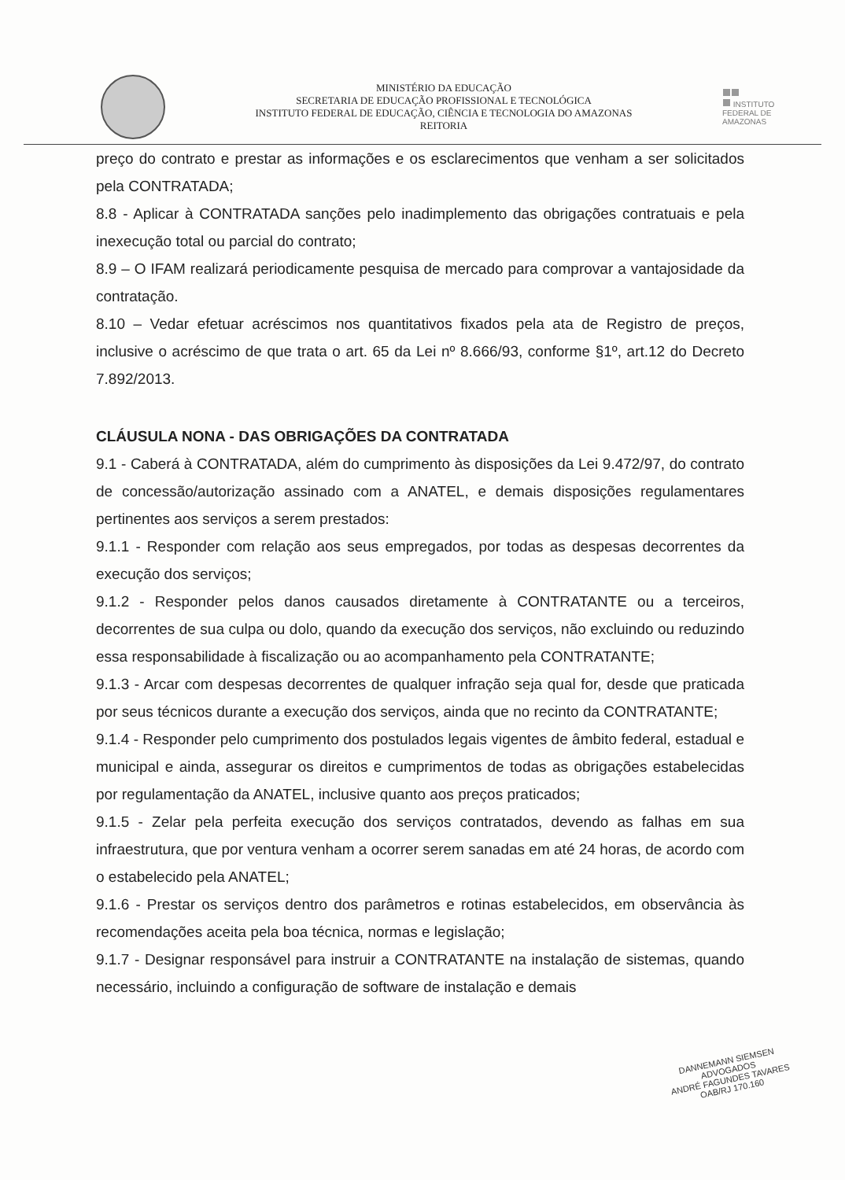MINISTÉRIO DA EDUCAÇÃO
SECRETARIA DE EDUCAÇÃO PROFISSIONAL E TECNOLÓGICA
INSTITUTO FEDERAL DE EDUCAÇÃO, CIÊNCIA E TECNOLOGIA DO AMAZONAS
REITORIA
INSTITUTO FEDERAL DE
AMAZONAS
preço do contrato e prestar as informações e os esclarecimentos que venham a ser solicitados pela CONTRATADA;
8.8 - Aplicar à CONTRATADA sanções pelo inadimplemento das obrigações contratuais e pela inexecução total ou parcial do contrato;
8.9 – O IFAM realizará periodicamente pesquisa de mercado para comprovar a vantajosidade da contratação.
8.10 – Vedar efetuar acréscimos nos quantitativos fixados pela ata de Registro de preços, inclusive o acréscimo de que trata o art. 65 da Lei nº 8.666/93, conforme §1º, art.12 do Decreto 7.892/2013.
CLÁUSULA NONA - DAS OBRIGAÇÕES DA CONTRATADA
9.1 - Caberá à CONTRATADA, além do cumprimento às disposições da Lei 9.472/97, do contrato de concessão/autorização assinado com a ANATEL, e demais disposições regulamentares pertinentes aos serviços a serem prestados:
9.1.1 - Responder com relação aos seus empregados, por todas as despesas decorrentes da execução dos serviços;
9.1.2 - Responder pelos danos causados diretamente à CONTRATANTE ou a terceiros, decorrentes de sua culpa ou dolo, quando da execução dos serviços, não excluindo ou reduzindo essa responsabilidade à fiscalização ou ao acompanhamento pela CONTRATANTE;
9.1.3 - Arcar com despesas decorrentes de qualquer infração seja qual for, desde que praticada por seus técnicos durante a execução dos serviços, ainda que no recinto da CONTRATANTE;
9.1.4 - Responder pelo cumprimento dos postulados legais vigentes de âmbito federal, estadual e municipal e ainda, assegurar os direitos e cumprimentos de todas as obrigações estabelecidas por regulamentação da ANATEL, inclusive quanto aos preços praticados;
9.1.5 - Zelar pela perfeita execução dos serviços contratados, devendo as falhas em sua infraestrutura, que por ventura venham a ocorrer serem sanadas em até 24 horas, de acordo com o estabelecido pela ANATEL;
9.1.6 - Prestar os serviços dentro dos parâmetros e rotinas estabelecidos, em observância às recomendações aceita pela boa técnica, normas e legislação;
9.1.7 - Designar responsável para instruir a CONTRATANTE na instalação de sistemas, quando necessário, incluindo a configuração de software de instalação e demais
DANNEMANN SIEMSEN
ADVOGADOS
ANDRÉ FAGUNDES TAVARES
OAB/RJ 170.160